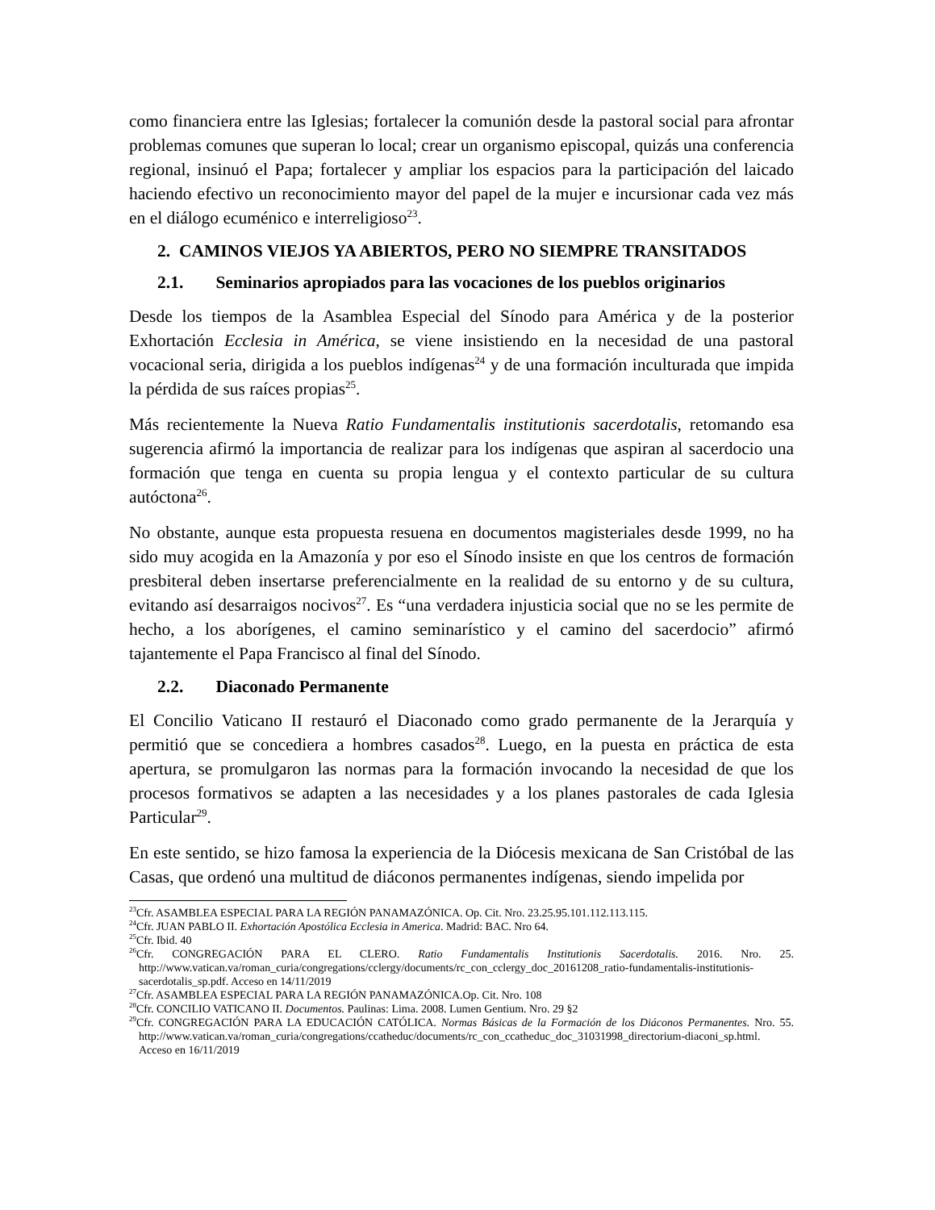como financiera entre las Iglesias; fortalecer la comunión desde la pastoral social para afrontar problemas comunes que superan lo local; crear un organismo episcopal, quizás una conferencia regional, insinuó el Papa; fortalecer y ampliar los espacios para la participación del laicado haciendo efectivo un reconocimiento mayor del papel de la mujer e incursionar cada vez más en el diálogo ecuménico e interreligioso<sup>23</sup>.
2. CAMINOS VIEJOS YA ABIERTOS, PERO NO SIEMPRE TRANSITADOS
2.1. Seminarios apropiados para las vocaciones de los pueblos originarios
Desde los tiempos de la Asamblea Especial del Sínodo para América y de la posterior Exhortación Ecclesia in América, se viene insistiendo en la necesidad de una pastoral vocacional seria, dirigida a los pueblos indígenas<sup>24</sup> y de una formación inculturada que impida la pérdida de sus raíces propias<sup>25</sup>.
Más recientemente la Nueva Ratio Fundamentalis institutionis sacerdotalis, retomando esa sugerencia afirmó la importancia de realizar para los indígenas que aspiran al sacerdocio una formación que tenga en cuenta su propia lengua y el contexto particular de su cultura autóctona<sup>26</sup>.
No obstante, aunque esta propuesta resuena en documentos magisteriales desde 1999, no ha sido muy acogida en la Amazonía y por eso el Sínodo insiste en que los centros de formación presbiteral deben insertarse preferencialmente en la realidad de su entorno y de su cultura, evitando así desarraigos nocivos<sup>27</sup>. Es “una verdadera injusticia social que no se les permite de hecho, a los aborígenes, el camino seminarístico y el camino del sacerdocio” afirmó tajantemente el Papa Francisco al final del Sínodo.
2.2. Diaconado Permanente
El Concilio Vaticano II restauró el Diaconado como grado permanente de la Jerarquía y permitió que se concediera a hombres casados<sup>28</sup>. Luego, en la puesta en práctica de esta apertura, se promulgaron las normas para la formación invocando la necesidad de que los procesos formativos se adapten a las necesidades y a los planes pastorales de cada Iglesia Particular<sup>29</sup>.
En este sentido, se hizo famosa la experiencia de la Diócesis mexicana de San Cristóbal de las Casas, que ordenó una multitud de diáconos permanentes indígenas, siendo impelida por
<sup>23</sup> Cfr. ASAMBLEA ESPECIAL PARA LA REGIÓN PANAMAZÓNICA. Op. Cit. Nro. 23.25.95.101.112.113.115.
<sup>24</sup> Cfr. JUAN PABLO II. Exhortación Apostólica Ecclesia in America. Madrid: BAC. Nro 64.
<sup>25</sup> Cfr. Ibid. 40
<sup>26</sup> Cfr. CONGREGACIÓN PARA EL CLERO. Ratio Fundamentalis Institutionis Sacerdotalis. 2016. Nro. 25. http://www.vatican.va/roman_curia/congregations/cclergy/documents/rc_con_cclergy_doc_20161208_ratio-fundamentalis-institutionis-sacerdotalis_sp.pdf. Acceso en 14/11/2019
<sup>27</sup> Cfr. ASAMBLEA ESPECIAL PARA LA REGIÓN PANAMAZÓNICA.Op. Cit. Nro. 108
<sup>28</sup> Cfr. CONCILIO VATICANO II. Documentos. Paulinas: Lima. 2008. Lumen Gentium. Nro. 29 §2
<sup>29</sup> Cfr. CONGREGACIÓN PARA LA EDUCACIÓN CATÓLICA. Normas Básicas de la Formación de los Diáconos Permanentes. Nro. 55. http://www.vatican.va/roman_curia/congregations/ccatheduc/documents/rc_con_ccatheduc_doc_31031998_directorium-diaconi_sp.html. Acceso en 16/11/2019